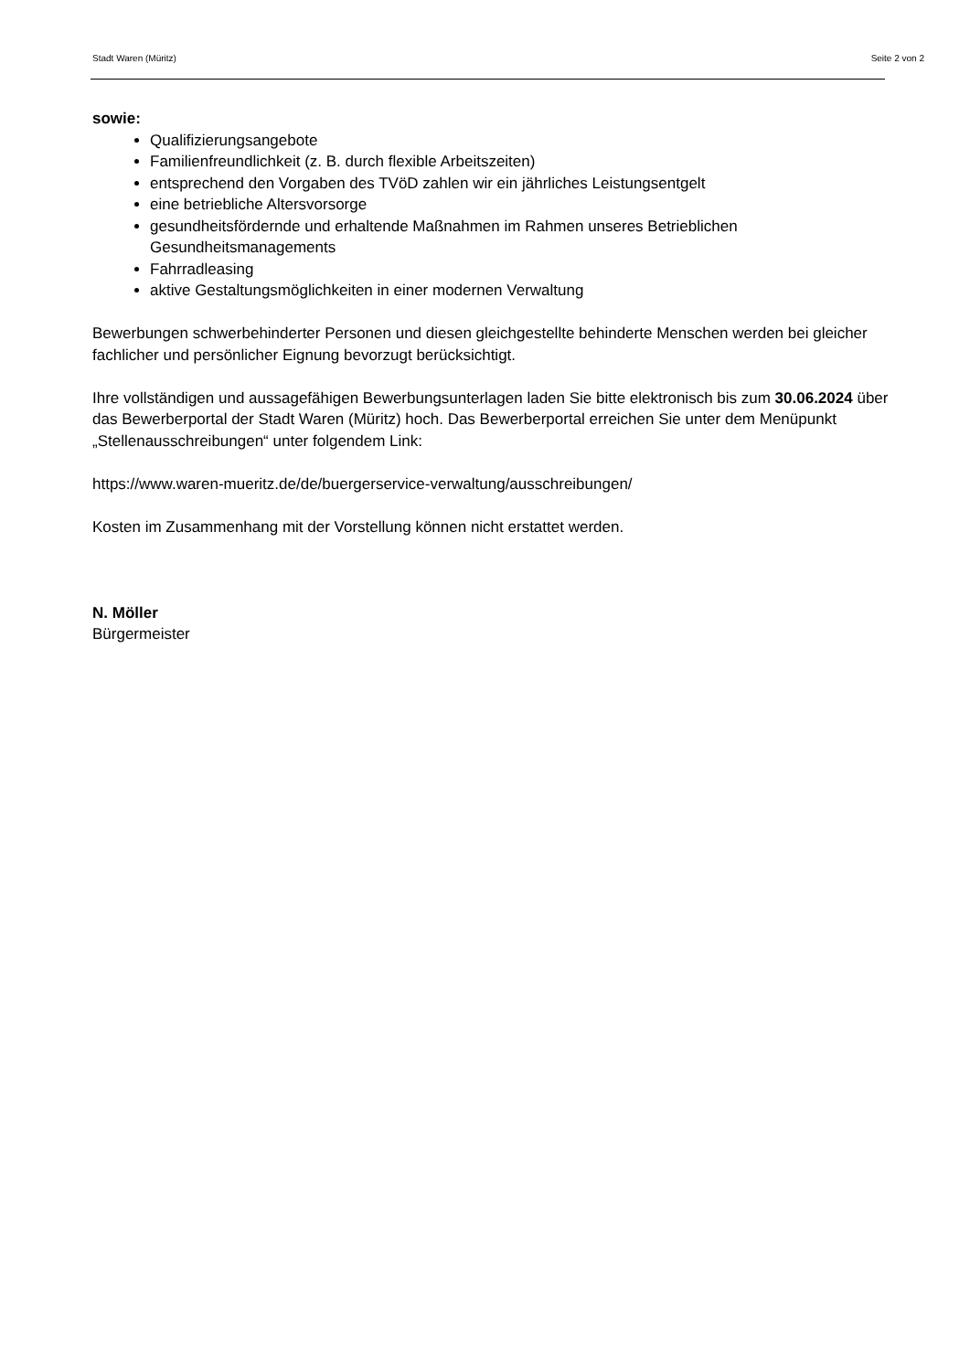Stadt Waren (Müritz) Seite 2 von 2
sowie:
Qualifizierungsangebote
Familienfreundlichkeit (z. B. durch flexible Arbeitszeiten)
entsprechend den Vorgaben des TVöD zahlen wir ein jährliches Leistungsentgelt
eine betriebliche Altersvorsorge
gesundheitsfördernde und erhaltende Maßnahmen im Rahmen unseres Betrieblichen Gesundheitsmanagements
Fahrradleasing
aktive Gestaltungsmöglichkeiten in einer modernen Verwaltung
Bewerbungen schwerbehinderter Personen und diesen gleichgestellte behinderte Menschen werden bei gleicher fachlicher und persönlicher Eignung bevorzugt berücksichtigt.
Ihre vollständigen und aussagefähigen Bewerbungsunterlagen laden Sie bitte elektronisch bis zum 30.06.2024 über das Bewerberportal der Stadt Waren (Müritz) hoch. Das Bewerberportal erreichen Sie unter dem Menüpunkt „Stellenausschreibungen“ unter folgendem Link:
https://www.waren-mueritz.de/de/buergerservice-verwaltung/ausschreibungen/
Kosten im Zusammenhang mit der Vorstellung können nicht erstattet werden.
N. Möller
Bürgermeister